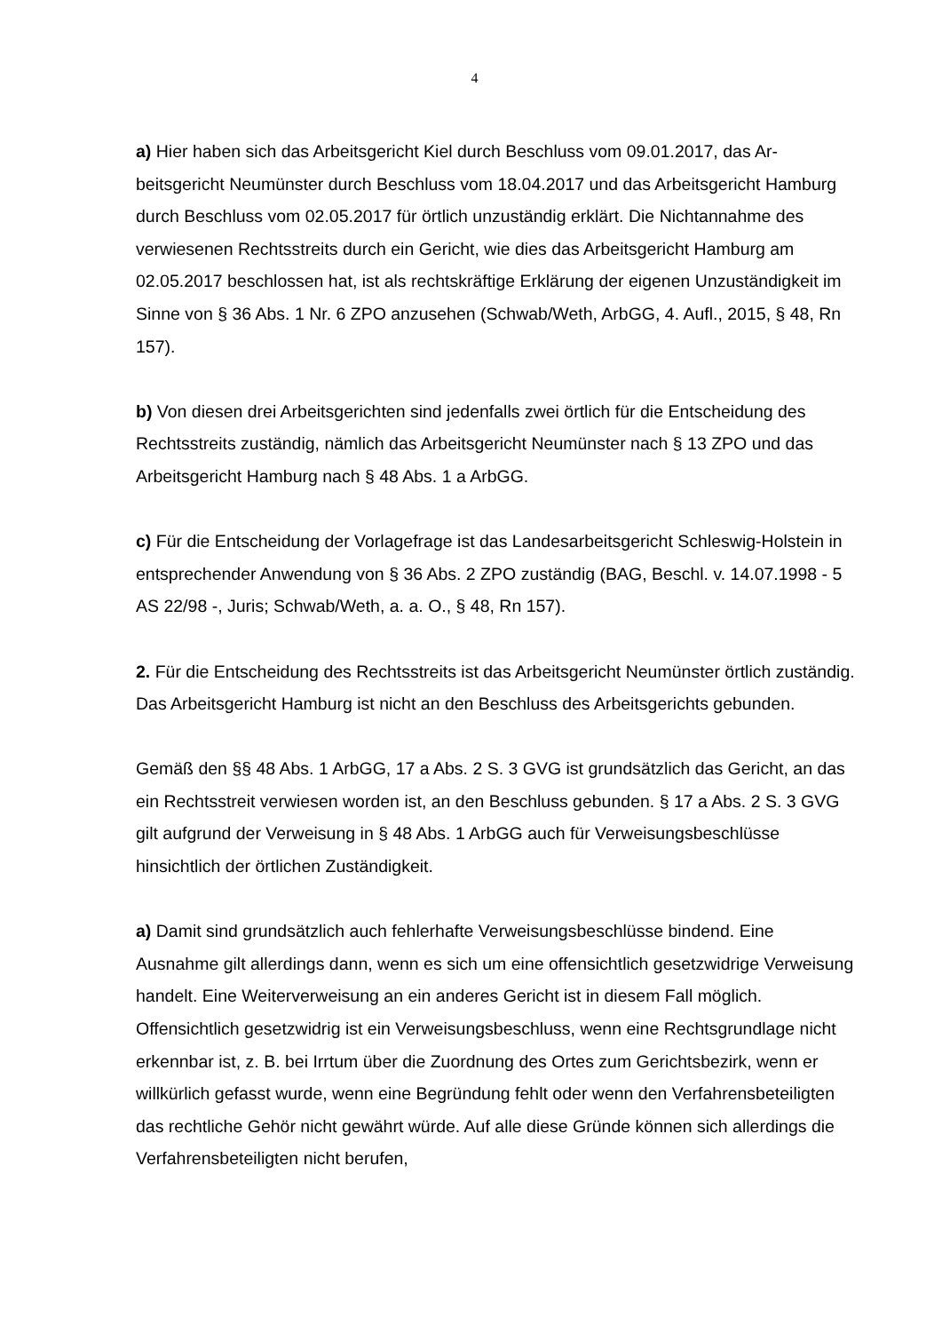4
a) Hier haben sich das Arbeitsgericht Kiel durch Beschluss vom 09.01.2017, das Ar­beitsgericht Neumünster durch Beschluss vom 18.04.2017 und das Arbeitsgericht Hamburg durch Beschluss vom 02.05.2017 für örtlich unzuständig erklärt. Die Nicht­annahme des verwiesenen Rechtsstreits durch ein Gericht, wie dies das Arbeitsge­richt Hamburg am 02.05.2017 beschlossen hat, ist als rechtskräftige Erklärung der eigenen Unzuständigkeit im Sinne von § 36 Abs. 1 Nr. 6 ZPO anzusehen (Schwab/Weth, ArbGG, 4. Aufl., 2015, § 48, Rn 157).
b) Von diesen drei Arbeitsgerichten sind jedenfalls zwei örtlich für die Entscheidung des Rechtsstreits zuständig, nämlich das Arbeitsgericht Neumünster nach § 13 ZPO und das Arbeitsgericht Hamburg nach § 48 Abs. 1 a ArbGG.
c) Für die Entscheidung der Vorlagefrage ist das Landesarbeitsgericht Schleswig-Holstein in entsprechender Anwendung von § 36 Abs. 2 ZPO zuständig (BAG, Be­schl. v. 14.07.1998 - 5 AS 22/98 -, Juris; Schwab/Weth, a. a. O., § 48, Rn 157).
2. Für die Entscheidung des Rechtsstreits ist das Arbeitsgericht Neumünster örtlich zuständig. Das Arbeitsgericht Hamburg ist nicht an den Beschluss des Arbeitsge­richts gebunden.
Gemäß den §§ 48 Abs. 1 ArbGG, 17 a Abs. 2 S. 3 GVG ist grundsätzlich das Ge­richt, an das ein Rechtsstreit verwiesen worden ist, an den Beschluss gebunden. § 17 a Abs. 2 S. 3 GVG gilt aufgrund der Verweisung in § 48 Abs. 1 ArbGG auch für Verweisungsbeschlüsse hinsichtlich der örtlichen Zuständigkeit.
a) Damit sind grundsätzlich auch fehlerhafte Verweisungsbeschlüsse bindend. Eine Ausnahme gilt allerdings dann, wenn es sich um eine offensichtlich gesetzwidrige Verweisung handelt. Eine Weiterverweisung an ein anderes Gericht ist in diesem Fall möglich. Offensichtlich gesetzwidrig ist ein Verweisungsbeschluss, wenn eine Rechtsgrundlage nicht erkennbar ist, z. B. bei Irrtum über die Zuordnung des Ortes zum Gerichtsbezirk, wenn er willkürlich gefasst wurde, wenn eine Begründung fehlt oder wenn den Verfahrensbeteiligten das rechtliche Gehör nicht gewährt würde. Auf alle diese Gründe können sich allerdings die Verfahrensbeteiligten nicht berufen,